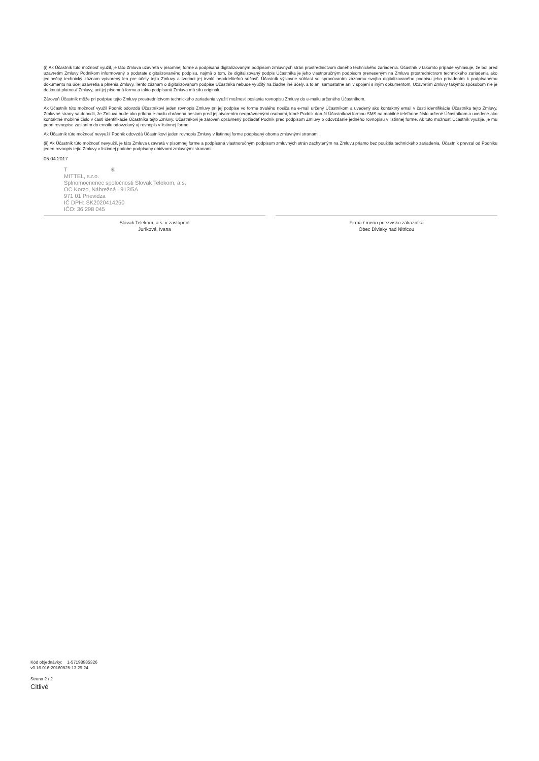(i) Ak Účastník túto možnosť využil, je táto Zmluva uzavretá v písomnej forme a podpísaná digitalizovaným podpisom zmluvných strán prostredníctvom daného technického zariadenia. Účastník v takomto prípade vyhlasuje, že bol pred uzavretím Zmluvy Podnikom informovaný o podstate digitalizovaného podpisu, najmä o tom, že digitalizovaný podpis Účastníka je jeho vlastnoručným podpisom preneseným na Zmluvu prostredníctvom technického zariadenia ako jedinečný technický záznam vytvorený len pre účely tejto Zmluvy a tvoriaci jej trvalú neoddeliteľnú súčasť. Účastník výslovne súhlasí so spracúvaním záznamu svojho digitalizovaného podpisu jeho priradením k podpísanému dokumentu na účel uzavretia a plnenia Zmluvy. Tento záznam o digitalizovanom podpise Účastníka nebude využitý na žiadne iné účely, a to ani samostatne ani v spojení s iným dokumentom. Uzavretím Zmluvy takýmto spôsobom nie je dotknutá platnosť Zmluvy, ani jej písomná forma a takto podpísaná Zmluva má silu originálu.
Zároveň Účastník môže pri podpise tejto Zmluvy prostredníctvom technického zariadenia využiť možnosť poslania rovnopisu Zmluvy do e-mailu určeného Účastníkom.
Ak Účastník túto možnosť využil Podnik odovzdá Účastníkovi jeden rovnopis Zmluvy pri jej podpise vo forme trvalého nosiča na e-mail určený Účastníkom a uvedený ako kontaktný email v časti identifikácie Účastníka tejto Zmluvy. Zmluvné strany sa dohodli, že Zmluva bude ako príloha e-mailu chránená heslom pred jej otvorením neoprávnenými osobami, ktoré Podnik doručí Účastníkovi formou SMS na mobilné telefónne číslo určené Účastníkom a uvedené ako kontaktné mobilné číslo v časti identifikácie Účastníka tejto Zmluvy. Účastníkovi je zároveň oprávnený požiadať Podnik pred podpisom Zmluvy o odovzdanie jedného rovnopisu v listinnej forme. Ak túto možnosť Účastník využije, je mu popri rovnopise zaslaním do emailu odovzdaný aj rovnopis v listinnej forme.
Ak Účastník túto možnosť nevyužil Podnik odovzdá Účastníkovi jeden rovnopis Zmluvy v listinnej forme podpísaný oboma zmluvnými stranami.
(ii) Ak Účastník túto možnosť nevyužil, je táto Zmluva uzavretá v písomnej forme a podpísaná vlastnoručným podpisom zmluvných strán zachyteným na Zmluvu priamo bez použitia technického zariadenia. Účastník prevzal od Podniku jeden rovnopis tejto Zmluvy v listinnej podobe podpísaný obidvomi zmluvnými stranami.
05.04.2017
T ⑥
MITTEL, s.r.o.
Splnomocnenec spoločnosti Slovak Telekom, a.s.
OC Korzo, Nábrežná 1913/5A
971 01 Prievidza
IČ DPH: SK2020414250
IČO: 36 298 045
Slovak Telekom, a.s. v zastúpení
Juríková, Ivana
Firma / meno priezvisko zákazníka
Obec Diviaky nad Nitricou
Kód objednávky: 1-57198985326
v0.16.016-20160525-13:29:24
Strana 2 / 2
Citlivé